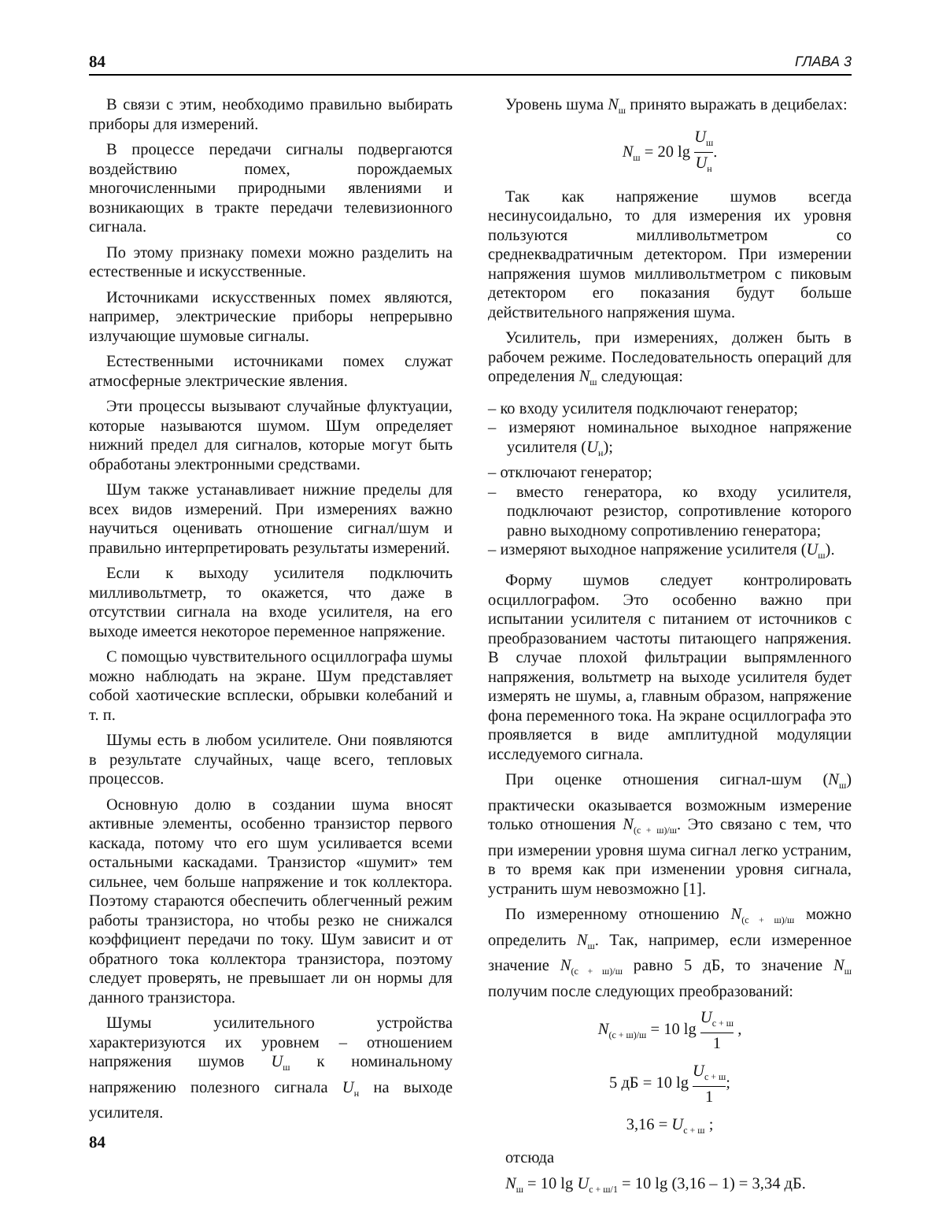84 ГЛАВА 3
В связи с этим, необходимо правильно выбирать приборы для измерений.
В процессе передачи сигналы подвергаются воздействию помех, порождаемых многочисленными природными явлениями и возникающих в тракте передачи телевизионного сигнала.
По этому признаку помехи можно разделить на естественные и искусственные.
Источниками искусственных помех являются, например, электрические приборы непрерывно излучающие шумовые сигналы.
Естественными источниками помех служат атмосферные электрические явления.
Эти процессы вызывают случайные флуктуации, которые называются шумом. Шум определяет нижний предел для сигналов, которые могут быть обработаны электронными средствами.
Шум также устанавливает нижние пределы для всех видов измерений. При измерениях важно научиться оценивать отношение сигнал/шум и правильно интерпретировать результаты измерений.
Если к выходу усилителя подключить милливольтметр, то окажется, что даже в отсутствии сигнала на входе усилителя, на его выходе имеется некоторое переменное напряжение.
С помощью чувствительного осциллографа шумы можно наблюдать на экране. Шум представляет собой хаотические всплески, обрывки колебаний и т. п.
Шумы есть в любом усилителе. Они появляются в результате случайных, чаще всего, тепловых процессов.
Основную долю в создании шума вносят активные элементы, особенно транзистор первого каскада, потому что его шум усиливается всеми остальными каскадами. Транзистор «шумит» тем сильнее, чем больше напряжение и ток коллектора. Поэтому стараются обеспечить облегченный режим работы транзистора, но чтобы резко не снижался коэффициент передачи по току. Шум зависит и от обратного тока коллектора транзистора, поэтому следует проверять, не превышает ли он нормы для данного транзистора.
Шумы усилительного устройства характеризуются их уровнем – отношением напряжения шумов U<sub>ш</sub> к номинальному напряжению полезного сигнала U<sub>н</sub> на выходе усилителя.
Уровень шума N<sub>ш</sub> принято выражать в децибелах:
N<sub>ш</sub> = 20 lg U<sub>ш</sub> U<sub>н</sub>.
Так как напряжение шумов всегда несинусоидально, то для измерения их уровня пользуются милливольтметром со среднеквадратичным детектором. При измерении напряжения шумов милливольтметром с пиковым детектором его показания будут больше действительного напряжения шума.
Усилитель, при измерениях, должен быть в рабочем режиме. Последовательность операций для определения N<sub>ш</sub> следующая:
– ко входу усилителя подключают генератор;
– измеряют номинальное выходное напряжение усилителя (U<sub>н</sub>);
– отключают генератор;
– вместо генератора, ко входу усилителя, подключают резистор, сопротивление которого равно выходному сопротивлению генератора;
– измеряют выходное напряжение усилителя (U<sub>ш</sub>).
Форму шумов следует контролировать осциллографом. Это особенно важно при испытании усилителя с питанием от источников с преобразованием частоты питающего напряжения. В случае плохой фильтрации выпрямленного напряжения, вольтметр на выходе усилителя будет измерять не шумы, а, главным образом, напряжение фона переменного тока. На экране осциллографа это проявляется в виде амплитудной модуляции исследуемого сигнала.
При оценке отношения сигнал-шум (N<sub>ш</sub>) практически оказывается возможным измерение только отношения N<sub>(с + ш)/ш</sub>. Это связано с тем, что при измерении уровня шума сигнал легко устраним, в то время как при изменении уровня сигнала, устранить шум невозможно [1].
По измеренному отношению N<sub>(с + ш)/ш</sub> можно определить N<sub>ш</sub>. Так, например, если измеренное значение N<sub>(с + ш)/ш</sub> равно 5 дБ, то значение N<sub>ш</sub> получим после следующих преобразований:
N<sub>(с + ш)/ш</sub> = 10 lg U<sub>с + ш</sub> 1 ,
5 дБ = 10 lg U<sub>с + ш</sub> 1;
3,16 = U<sub>с + ш</sub> ;
отсюда
N<sub>ш</sub> = 10 lg U<sub>с + ш/1</sub> = 10 lg (3,16 – 1) = 3,34 дБ.
84